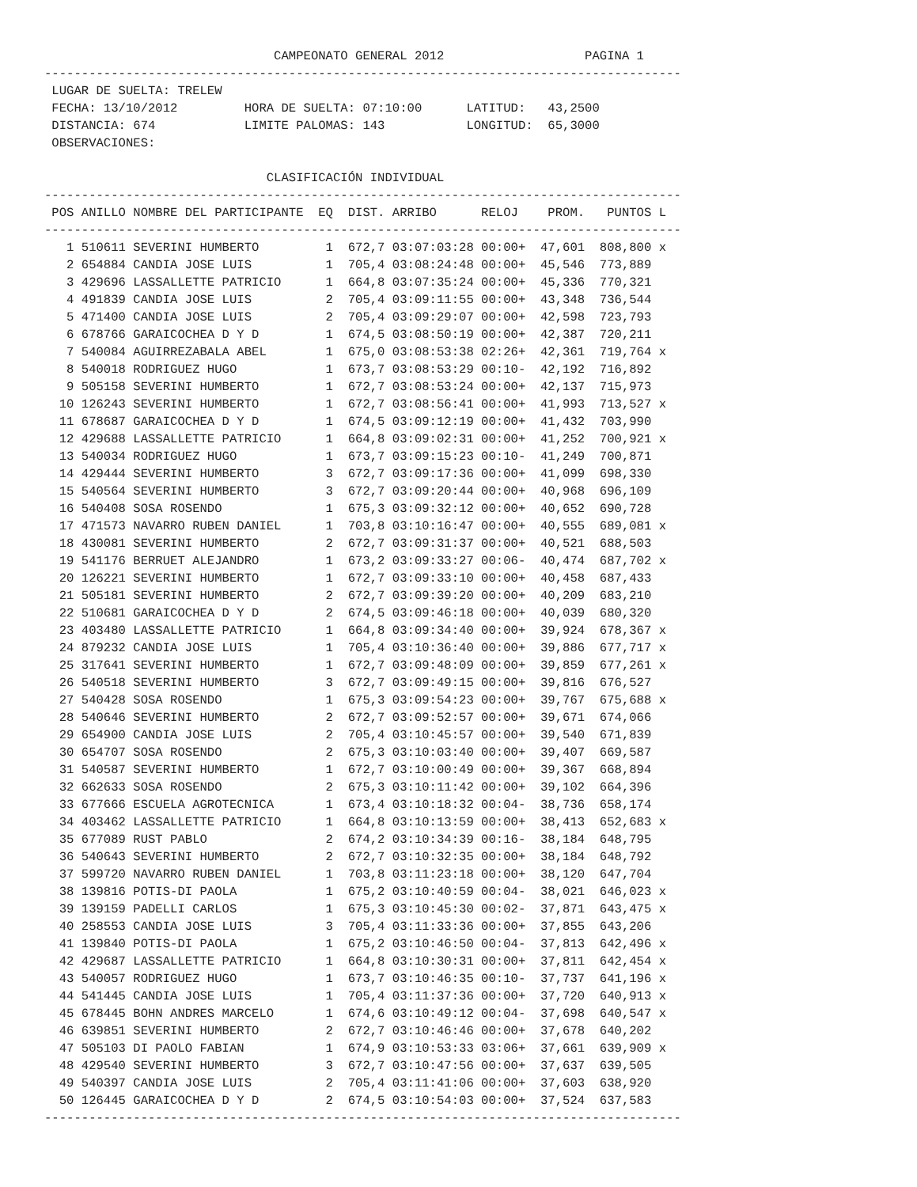CAMPEONATO GENERAL 2012                   PAGINA 1
--------------------------------------------------------------------------------------
 LUGAR DE SUELTA: TRELEW
 FECHA: 13/10/2012         HORA DE SUELTA: 07:10:00      LATITUD:   43,2500
 DISTANCIA: 674            LIMITE PALOMAS: 143           LONGITUD:  65,3000
 OBSERVACIONES:

                              CLASIFICACIÓN INDIVIDUAL
--------------------------------------------------------------------------------------
 POS ANILLO NOMBRE DEL PARTICIPANTE  EQ  DIST. ARRIBO      RELOJ    PROM.   PUNTOS L
--------------------------------------------------------------------------------------
   1 510611 SEVERINI HUMBERTO         1  672,7 03:07:03:28 00:00+  47,601  808,800 x
   2 654884 CANDIA JOSE LUIS          1  705,4 03:08:24:48 00:00+  45,546  773,889
   3 429696 LASSALLETTE PATRICIO      1  664,8 03:07:35:24 00:00+  45,336  770,321
   4 491839 CANDIA JOSE LUIS          2  705,4 03:09:11:55 00:00+  43,348  736,544
   5 471400 CANDIA JOSE LUIS          2  705,4 03:09:29:07 00:00+  42,598  723,793
   6 678766 GARAICOCHEA D Y D         1  674,5 03:08:50:19 00:00+  42,387  720,211
   7 540084 AGUIRREZABALA ABEL        1  675,0 03:08:53:38 02:26+  42,361  719,764 x
   8 540018 RODRIGUEZ HUGO            1  673,7 03:08:53:29 00:10-  42,192  716,892
   9 505158 SEVERINI HUMBERTO         1  672,7 03:08:53:24 00:00+  42,137  715,973
  10 126243 SEVERINI HUMBERTO         1  672,7 03:08:56:41 00:00+  41,993  713,527 x
  11 678687 GARAICOCHEA D Y D         1  674,5 03:09:12:19 00:00+  41,432  703,990
  12 429688 LASSALLETTE PATRICIO      1  664,8 03:09:02:31 00:00+  41,252  700,921 x
  13 540034 RODRIGUEZ HUGO            1  673,7 03:09:15:23 00:10-  41,249  700,871
  14 429444 SEVERINI HUMBERTO         3  672,7 03:09:17:36 00:00+  41,099  698,330
  15 540564 SEVERINI HUMBERTO         3  672,7 03:09:20:44 00:00+  40,968  696,109
  16 540408 SOSA ROSENDO              1  675,3 03:09:32:12 00:00+  40,652  690,728
  17 471573 NAVARRO RUBEN DANIEL      1  703,8 03:10:16:47 00:00+  40,555  689,081 x
  18 430081 SEVERINI HUMBERTO         2  672,7 03:09:31:37 00:00+  40,521  688,503
  19 541176 BERRUET ALEJANDRO         1  673,2 03:09:33:27 00:06-  40,474  687,702 x
  20 126221 SEVERINI HUMBERTO         1  672,7 03:09:33:10 00:00+  40,458  687,433
  21 505181 SEVERINI HUMBERTO         2  672,7 03:09:39:20 00:00+  40,209  683,210
  22 510681 GARAICOCHEA D Y D         2  674,5 03:09:46:18 00:00+  40,039  680,320
  23 403480 LASSALLETTE PATRICIO      1  664,8 03:09:34:40 00:00+  39,924  678,367 x
  24 879232 CANDIA JOSE LUIS          1  705,4 03:10:36:40 00:00+  39,886  677,717 x
  25 317641 SEVERINI HUMBERTO         1  672,7 03:09:48:09 00:00+  39,859  677,261 x
  26 540518 SEVERINI HUMBERTO         3  672,7 03:09:49:15 00:00+  39,816  676,527
  27 540428 SOSA ROSENDO              1  675,3 03:09:54:23 00:00+  39,767  675,688 x
  28 540646 SEVERINI HUMBERTO         2  672,7 03:09:52:57 00:00+  39,671  674,066
  29 654900 CANDIA JOSE LUIS          2  705,4 03:10:45:57 00:00+  39,540  671,839
  30 654707 SOSA ROSENDO              2  675,3 03:10:03:40 00:00+  39,407  669,587
  31 540587 SEVERINI HUMBERTO         1  672,7 03:10:00:49 00:00+  39,367  668,894
  32 662633 SOSA ROSENDO              2  675,3 03:10:11:42 00:00+  39,102  664,396
  33 677666 ESCUELA AGROTECNICA       1  673,4 03:10:18:32 00:04-  38,736  658,174
  34 403462 LASSALLETTE PATRICIO      1  664,8 03:10:13:59 00:00+  38,413  652,683 x
  35 677089 RUST PABLO                2  674,2 03:10:34:39 00:16-  38,184  648,795
  36 540643 SEVERINI HUMBERTO         2  672,7 03:10:32:35 00:00+  38,184  648,792
  37 599720 NAVARRO RUBEN DANIEL      1  703,8 03:11:23:18 00:00+  38,120  647,704
  38 139816 POTIS-DI PAOLA            1  675,2 03:10:40:59 00:04-  38,021  646,023 x
  39 139159 PADELLI CARLOS            1  675,3 03:10:45:30 00:02-  37,871  643,475 x
  40 258553 CANDIA JOSE LUIS          3  705,4 03:11:33:36 00:00+  37,855  643,206
  41 139840 POTIS-DI PAOLA            1  675,2 03:10:46:50 00:04-  37,813  642,496 x
  42 429687 LASSALLETTE PATRICIO      1  664,8 03:10:30:31 00:00+  37,811  642,454 x
  43 540057 RODRIGUEZ HUGO            1  673,7 03:10:46:35 00:10-  37,737  641,196 x
  44 541445 CANDIA JOSE LUIS          1  705,4 03:11:37:36 00:00+  37,720  640,913 x
  45 678445 BOHN ANDRES MARCELO       1  674,6 03:10:49:12 00:04-  37,698  640,547 x
  46 639851 SEVERINI HUMBERTO         2  672,7 03:10:46:46 00:00+  37,678  640,202
  47 505103 DI PAOLO FABIAN           1  674,9 03:10:53:33 03:06+  37,661  639,909 x
  48 429540 SEVERINI HUMBERTO         3  672,7 03:10:47:56 00:00+  37,637  639,505
  49 540397 CANDIA JOSE LUIS          2  705,4 03:11:41:06 00:00+  37,603  638,920
  50 126445 GARAICOCHEA D Y D         2  674,5 03:10:54:03 00:00+  37,524  637,583
--------------------------------------------------------------------------------------